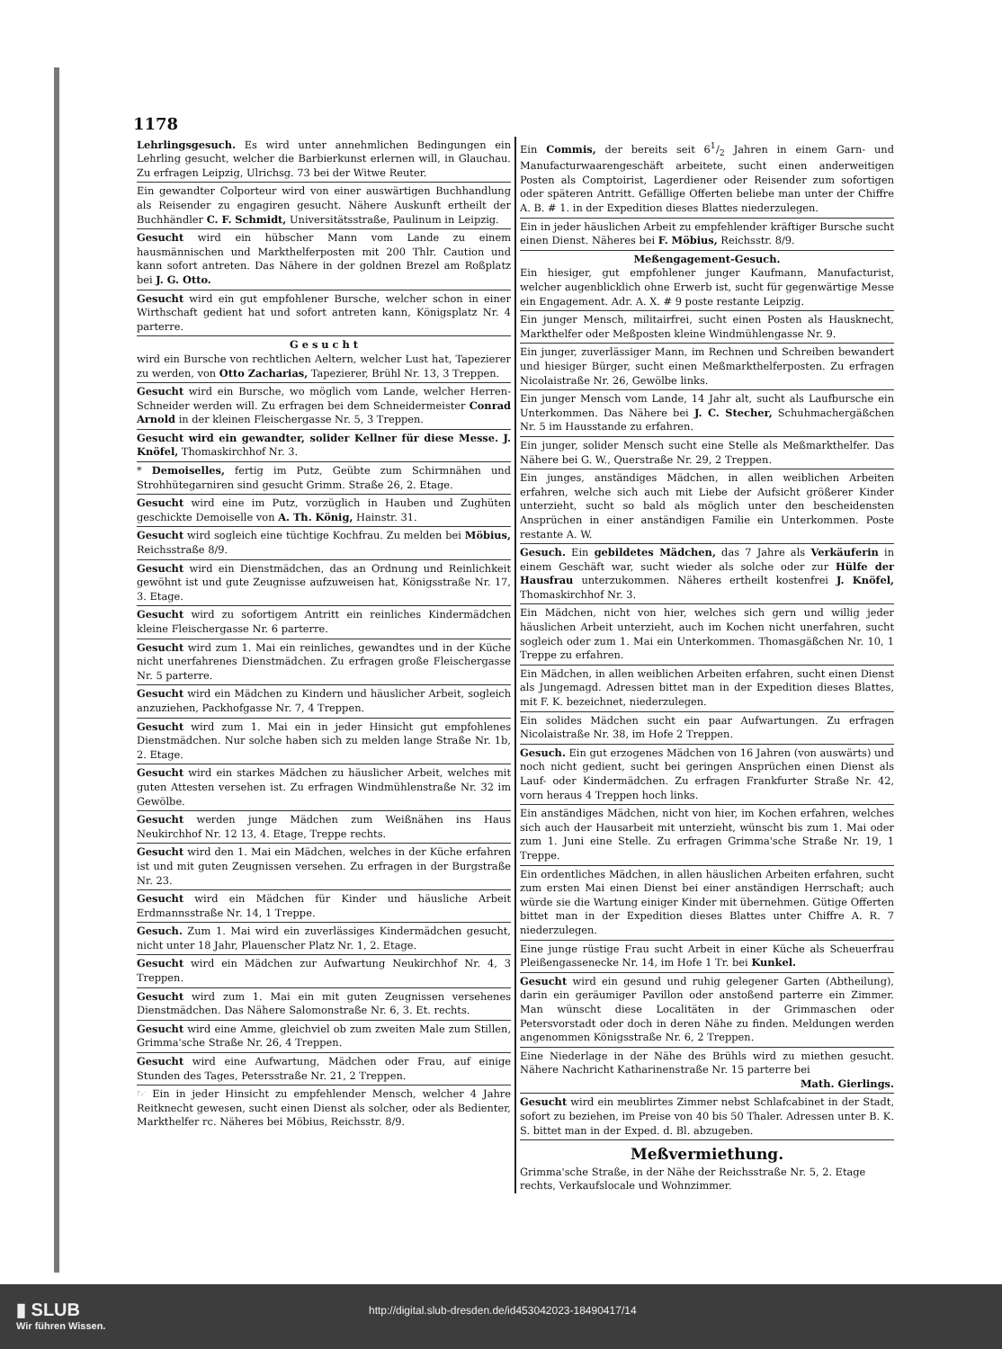1178
Lehrlingsgesuch. Es wird unter annehmlichen Bedingungen ein Lehrling gesucht, welcher die Barbierkunst erlernen will, in Glauchau. Zu erfragen Leipzig, Ulrichsg. 73 bei der Witwe Reuter.
Ein gewandter Colporteur wird von einer auswärtigen Buchhandlung als Reisender zu engagiren gesucht. Nähere Auskunft ertheilt der Buchhändler C. F. Schmidt, Universitätsstraße, Paulinum in Leipzig.
Gesucht wird ein hübscher Mann vom Lande zu einem hausmännischen und Markthelferposten mit 200 Thlr. Caution und kann sofort antreten. Das Nähere in der goldnen Brezel am Roßplatz bei J. G. Otto.
Gesucht wird ein gut empfohlener Bursche, welcher schon in einer Wirthschaft gedient hat und sofort antreten kann, Königsplatz Nr. 4 parterre.
G e s u c h t
wird ein Bursche von rechtlichen Aeltern, welcher Lust hat, Tapezierer zu werden, von Otto Zacharias, Tapezierer, Brühl Nr. 13, 3 Treppen.
Gesucht wird ein Bursche, wo möglich vom Lande, welcher Herren-Schneider werden will. Zu erfragen bei dem Schneidermeister Conrad Arnold in der kleinen Fleischergasse Nr. 5, 3 Treppen.
Gesucht wird ein gewandter, solider Kellner für diese Messe. J. Knöfel, Thomaskirchhof Nr. 3.
* Demoiselles, fertig im Putz, Geübte zum Schirmnähen und Strohhütegarniren sind gesucht Grimm. Straße 26, 2. Etage.
Gesucht wird eine im Putz, vorzüglich in Hauben und Zughüten geschickte Demoiselle von A. Th. König, Hainstr. 31.
Gesucht wird sogleich eine tüchtige Kochfrau. Zu melden bei Möbius, Reichsstraße 8/9.
Gesucht wird ein Dienstmädchen, das an Ordnung und Reinlichkeit gewöhnt ist und gute Zeugnisse aufzuweisen hat, Königsstraße Nr. 17, 3. Etage.
Gesucht wird zu sofortigem Antritt ein reinliches Kindermädchen kleine Fleischergasse Nr. 6 parterre.
Gesucht wird zum 1. Mai ein reinliches, gewandtes und in der Küche nicht unerfahrenes Dienstmädchen. Zu erfragen große Fleischergasse Nr. 5 parterre.
Gesucht wird ein Mädchen zu Kindern und häuslicher Arbeit, sogleich anzuziehen, Packhofgasse Nr. 7, 4 Treppen.
Gesucht wird zum 1. Mai ein in jeder Hinsicht gut empfohlenes Dienstmädchen. Nur solche haben sich zu melden lange Straße Nr. 1b, 2. Etage.
Gesucht wird ein starkes Mädchen zu häuslicher Arbeit, welches mit guten Attesten versehen ist. Zu erfragen Windmühlenstraße Nr. 32 im Gewölbe.
Gesucht werden junge Mädchen zum Weißnähen ins Haus Neukirchhof Nr. 12 13, 4. Etage, Treppe rechts.
Gesucht wird den 1. Mai ein Mädchen, welches in der Küche erfahren ist und mit guten Zeugnissen versehen. Zu erfragen in der Burgstraße Nr. 23.
Gesucht wird ein Mädchen für Kinder und häusliche Arbeit Erdmannsstraße Nr. 14, 1 Treppe.
Gesuch. Zum 1. Mai wird ein zuverlässiges Kindermädchen gesucht, nicht unter 18 Jahr, Plauenscher Platz Nr. 1, 2. Etage.
Gesucht wird ein Mädchen zur Aufwartung Neukirchhof Nr. 4, 3 Treppen.
Gesucht wird zum 1. Mai ein mit guten Zeugnissen versehenes Dienstmädchen. Das Nähere Salomonstraße Nr. 6, 3. Et. rechts.
Gesucht wird eine Amme, gleichviel ob zum zweiten Male zum Stillen, Grimma'sche Straße Nr. 26, 4 Treppen.
Gesucht wird eine Aufwartung, Mädchen oder Frau, auf einige Stunden des Tages, Petersstraße Nr. 21, 2 Treppen.
☞ Ein in jeder Hinsicht zu empfehlender Mensch, welcher 4 Jahre Reitknecht gewesen, sucht einen Dienst als solcher, oder als Bedienter, Markthelfer rc. Näheres bei Möbius, Reichsstr. 8/9.
Ein Commis, der bereits seit 61/2 Jahren in einem Garn- und Manufacturwaarengeschäft arbeitete, sucht einen anderweitigen Posten als Comptoirist, Lagerdiener oder Reisender zum sofortigen oder späteren Antritt. Gefällige Offerten beliebe man unter der Chiffre A. B. # 1. in der Expedition dieses Blattes niederzulegen.
Ein in jeder häuslichen Arbeit zu empfehlender kräftiger Bursche sucht einen Dienst. Näheres bei F. Möbius, Reichsstr. 8/9.
Meßengagement-Gesuch.
Ein hiesiger, gut empfohlener junger Kaufmann, Manufacturist, welcher augenblicklich ohne Erwerb ist, sucht für gegenwärtige Messe ein Engagement. Adr. A. X. # 9 poste restante Leipzig.
Ein junger Mensch, militairfrei, sucht einen Posten als Hausknecht, Markthelfer oder Meßposten kleine Windmühlengasse Nr. 9.
Ein junger, zuverlässiger Mann, im Rechnen und Schreiben bewandert und hiesiger Bürger, sucht einen Meßmarkthelferposten. Zu erfragen Nicolaistraße Nr. 26, Gewölbe links.
Ein junger Mensch vom Lande, 14 Jahr alt, sucht als Laufbursche ein Unterkommen. Das Nähere bei J. C. Stecher, Schuhmachergäßchen Nr. 5 im Hausstande zu erfahren.
Ein junger, solider Mensch sucht eine Stelle als Meßmarkthelfer. Das Nähere bei G. W., Querstraße Nr. 29, 2 Treppen.
Ein junges, anständiges Mädchen, in allen weiblichen Arbeiten erfahren, welche sich auch mit Liebe der Aufsicht größerer Kinder unterzieht, sucht so bald als möglich unter den bescheidensten Ansprüchen in einer anständigen Familie ein Unterkommen. Poste restante A. W.
Gesuch. Ein gebildetes Mädchen, das 7 Jahre als Verkäuferin in einem Geschäft war, sucht wieder als solche oder zur Hülfe der Hausfrau unterzukommen. Näheres ertheilt kostenfrei J. Knöfel, Thomaskirchhof Nr. 3.
Ein Mädchen, nicht von hier, welches sich gern und willig jeder häuslichen Arbeit unterzieht, auch im Kochen nicht unerfahren, sucht sogleich oder zum 1. Mai ein Unterkommen. Thomasgäßchen Nr. 10, 1 Treppe zu erfahren.
Ein Mädchen, in allen weiblichen Arbeiten erfahren, sucht einen Dienst als Jungemagd. Adressen bittet man in der Expedition dieses Blattes, mit F. K. bezeichnet, niederzulegen.
Ein solides Mädchen sucht ein paar Aufwartungen. Zu erfragen Nicolaistraße Nr. 38, im Hofe 2 Treppen.
Gesuch. Ein gut erzogenes Mädchen von 16 Jahren (von auswärts) und noch nicht gedient, sucht bei geringen Ansprüchen einen Dienst als Lauf- oder Kindermädchen. Zu erfragen Frankfurter Straße Nr. 42, vorn heraus 4 Treppen hoch links.
Ein anständiges Mädchen, nicht von hier, im Kochen erfahren, welches sich auch der Hausarbeit mit unterzieht, wünscht bis zum 1. Mai oder zum 1. Juni eine Stelle. Zu erfragen Grimma'sche Straße Nr. 19, 1 Treppe.
Ein ordentliches Mädchen, in allen häuslichen Arbeiten erfahren, sucht zum ersten Mai einen Dienst bei einer anständigen Herrschaft; auch würde sie die Wartung einiger Kinder mit übernehmen. Gütige Offerten bittet man in der Expedition dieses Blattes unter Chiffre A. R. 7 niederzulegen.
Eine junge rüstige Frau sucht Arbeit in einer Küche als Scheuerfrau Pleißengassenecke Nr. 14, im Hofe 1 Tr. bei Kunkel.
Gesucht wird ein gesund und ruhig gelegener Garten (Abtheilung), darin ein geräumiger Pavillon oder anstoßend parterre ein Zimmer. Man wünscht diese Localitäten in der Grimmaschen oder Petersvorstadt oder doch in deren Nähe zu finden. Meldungen werden angenommen Königsstraße Nr. 6, 2 Treppen.
Eine Niederlage in der Nähe des Brühls wird zu miethen gesucht. Nähere Nachricht Katharinenstraße Nr. 15 parterre bei
Math. Gierlings.
Gesucht wird ein meublirtes Zimmer nebst Schlafcabinet in der Stadt, sofort zu beziehen, im Preise von 40 bis 50 Thaler. Adressen unter B. K. S. bittet man in der Exped. d. Bl. abzugeben.
Meßvermiethung.
Grimma'sche Straße, in der Nähe der Reichsstraße Nr. 5, 2. Etage rechts, Verkaufslocale und Wohnzimmer.
▮ SLUB
Wir führen Wissen.
http://digital.slub-dresden.de/id453042023-18490417/14